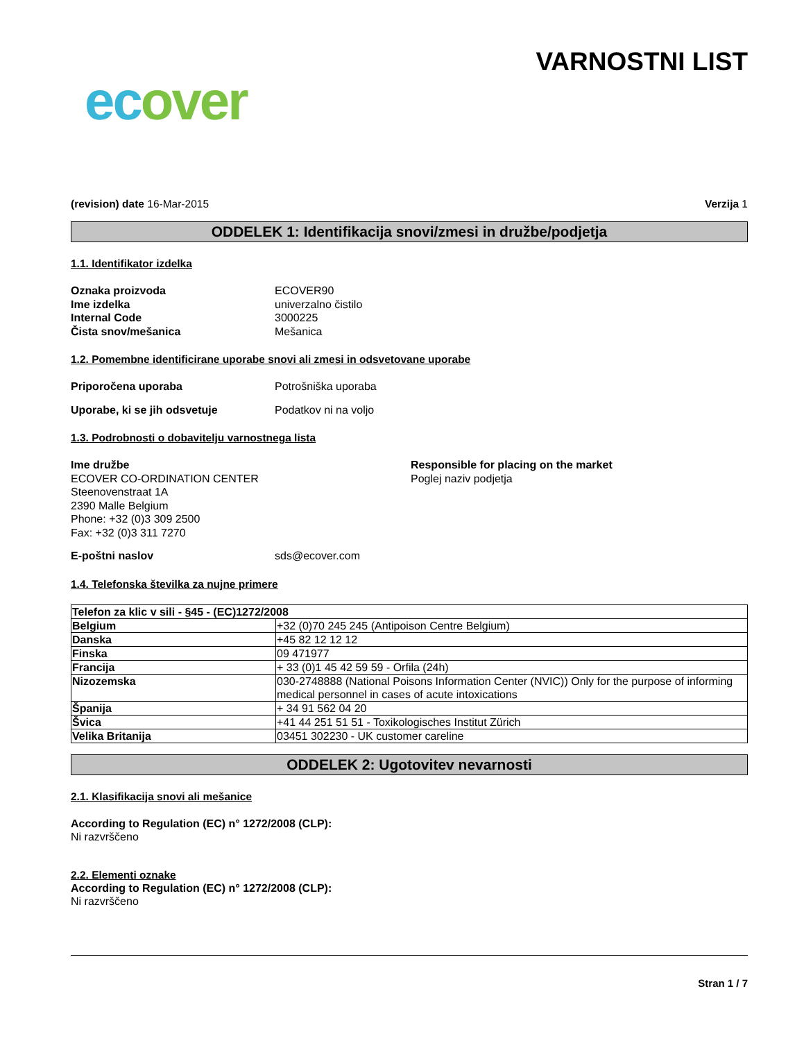ecover
VARNOSTNI LIST
(revision) date 16-Mar-2015 Verzija 1
ODDELEK 1: Identifikacija snovi/zmesi in družbe/podjetja
1.1. Identifikator izdelka
Oznaka proizvoda ECOVER90
Ime izdelka univerzalno čistilo
Internal Code 3000225
Čista snov/mešanica Mešanica
1.2. Pomembne identificirane uporabe snovi ali zmesi in odsvetovane uporabe
Priporočena uporaba Potrošniška uporaba
Uporabe, ki se jih odsvetuje Podatkov ni na voljo
1.3. Podrobnosti o dobavitelju varnostnega lista
Ime družbe
ECOVER CO-ORDINATION CENTER
Steenovenstraat 1A
2390 Malle Belgium
Phone: +32 (0)3 309 2500
Fax: +32 (0)3 311 7270
Responsible for placing on the market
Poglej naziv podjetja
E-poštni naslov sds@ecover.com
1.4. Telefonska številka za nujne primere
| Telefon za klic v sili - §45 - (EC)1272/2008 | |
| --- | --- |
| Belgium | +32 (0)70 245 245 (Antipoison Centre Belgium) |
| Danska | +45 82 12 12 12 |
| Finska | 09 471977 |
| Francija | + 33 (0)1 45 42 59 59 - Orfila (24h) |
| Nizozemska | 030-2748888 (National Poisons Information Center (NVIC)) Only for the purpose of informing medical personnel in cases of acute intoxications |
| Španija | + 34 91 562 04 20 |
| Švica | +41 44 251 51 51 - Toxikologisches Institut Zürich |
| Velika Britanija | 03451 302230 - UK customer careline |
ODDELEK 2: Ugotovitev nevarnosti
2.1. Klasifikacija snovi ali mešanice
According to Regulation (EC) n° 1272/2008 (CLP):
Ni razvrščeno
2.2. Elementi oznake
According to Regulation (EC) n° 1272/2008 (CLP):
Ni razvrščeno
Stran 1 / 7